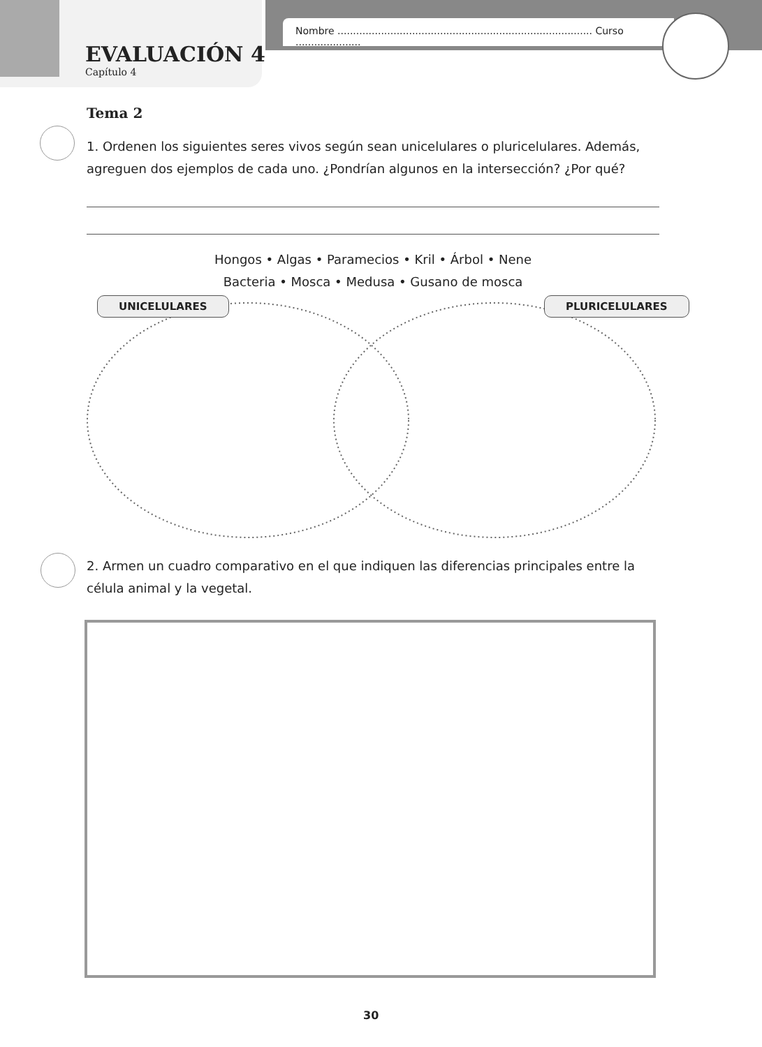Nombre .................................................................................. Curso .....................
EVALUACIÓN 4
Capítulo 4
Tema 2
1. Ordenen los siguientes seres vivos según sean unicelulares o pluricelulares. Además, agreguen dos ejemplos de cada uno. ¿Pondrían algunos en la intersección? ¿Por qué?
Hongos • Algas • Paramecios • Kril • Árbol • Nene
Bacteria • Mosca • Medusa • Gusano de mosca
UNICELULARES PLURICELULARES
2. Armen un cuadro comparativo en el que indiquen las diferencias principales entre la célula animal y la vegetal.
30